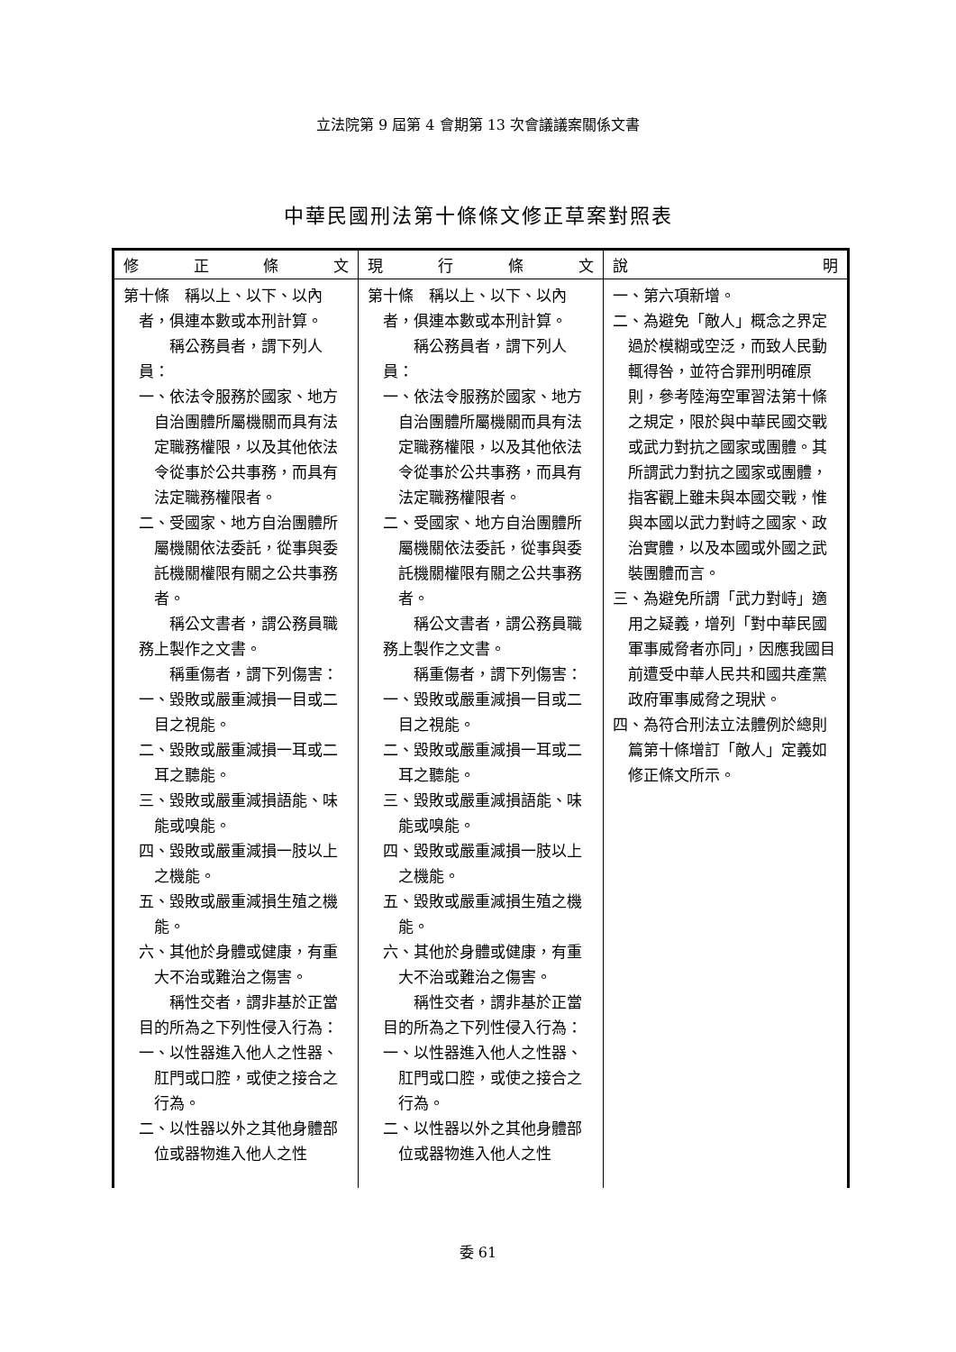立法院第 9 屆第 4 會期第 13 次會議議案關係文書
中華民國刑法第十條條文修正草案對照表
| 修 正 條 文 | 現 行 條 文 | 說 明 |
| --- | --- | --- |
| 第十條 稱以上、以下、以內 者，俱連本數或本刑計算。 稱公務員者，謂下列人員： 一、依法令服務於國家、地方自治團體所屬機關而具有法定職務權限，以及其他依法令從事於公共事務，而具有法定職務權限者。 二、受國家、地方自治團體所屬機關依法委託，從事與委託機關權限有關之公共事務者。 稱公文書者，謂公務員職務上製作之文書。 稱重傷者，謂下列傷害： 一、毀敗或嚴重減損一目或二目之視能。 二、毀敗或嚴重減損一耳或二耳之聽能。 三、毀敗或嚴重減損語能、味能或嗅能。 四、毀敗或嚴重減損一肢以上之機能。 五、毀敗或嚴重減損生殖之機能。 六、其他於身體或健康，有重大不治或難治之傷害。 稱性交者，謂非基於正當目的所為之下列性侵入行為： 一、以性器進入他人之性器、肛門或口腔，或使之接合之行為。 二、以性器以外之其他身體部位或器物進入他人之性 | 第十條 稱以上、以下、以內 者，俱連本數或本刑計算。 稱公務員者，謂下列人員： 一、依法令服務於國家、地方自治團體所屬機關而具有法定職務權限，以及其他依法令從事於公共事務，而具有法定職務權限者。 二、受國家、地方自治團體所屬機關依法委託，從事與委託機關權限有關之公共事務者。 稱公文書者，謂公務員職務上製作之文書。 稱重傷者，謂下列傷害： 一、毀敗或嚴重減損一目或二目之視能。 二、毀敗或嚴重減損一耳或二耳之聽能。 三、毀敗或嚴重減損語能、味能或嗅能。 四、毀敗或嚴重減損一肢以上之機能。 五、毀敗或嚴重減損生殖之機能。 六、其他於身體或健康，有重大不治或難治之傷害。 稱性交者，謂非基於正當目的所為之下列性侵入行為： 一、以性器進入他人之性器、肛門或口腔，或使之接合之行為。 二、以性器以外之其他身體部位或器物進入他人之性 | 一、第六項新增。 二、為避免「敵人」概念之界定過於模糊或空泛，而致人民動輒得咎，並符合罪刑明確原則，參考陸海空軍習法第十條之規定，限於與中華民國交戰或武力對抗之國家或團體。其所謂武力對抗之國家或團體，指客觀上雖未與本國交戰，惟與本國以武力對峙之國家、政治實體，以及本國或外國之武裝團體而言。 三、為避免所謂「武力對峙」適用之疑義，增列「對中華民國軍事威脅者亦同」，因應我國目前遭受中華人民共和國共產黨政府軍事威脅之現狀。 四、為符合刑法立法體例於總則篇第十條增訂「敵人」定義如修正條文所示。 |
委 61